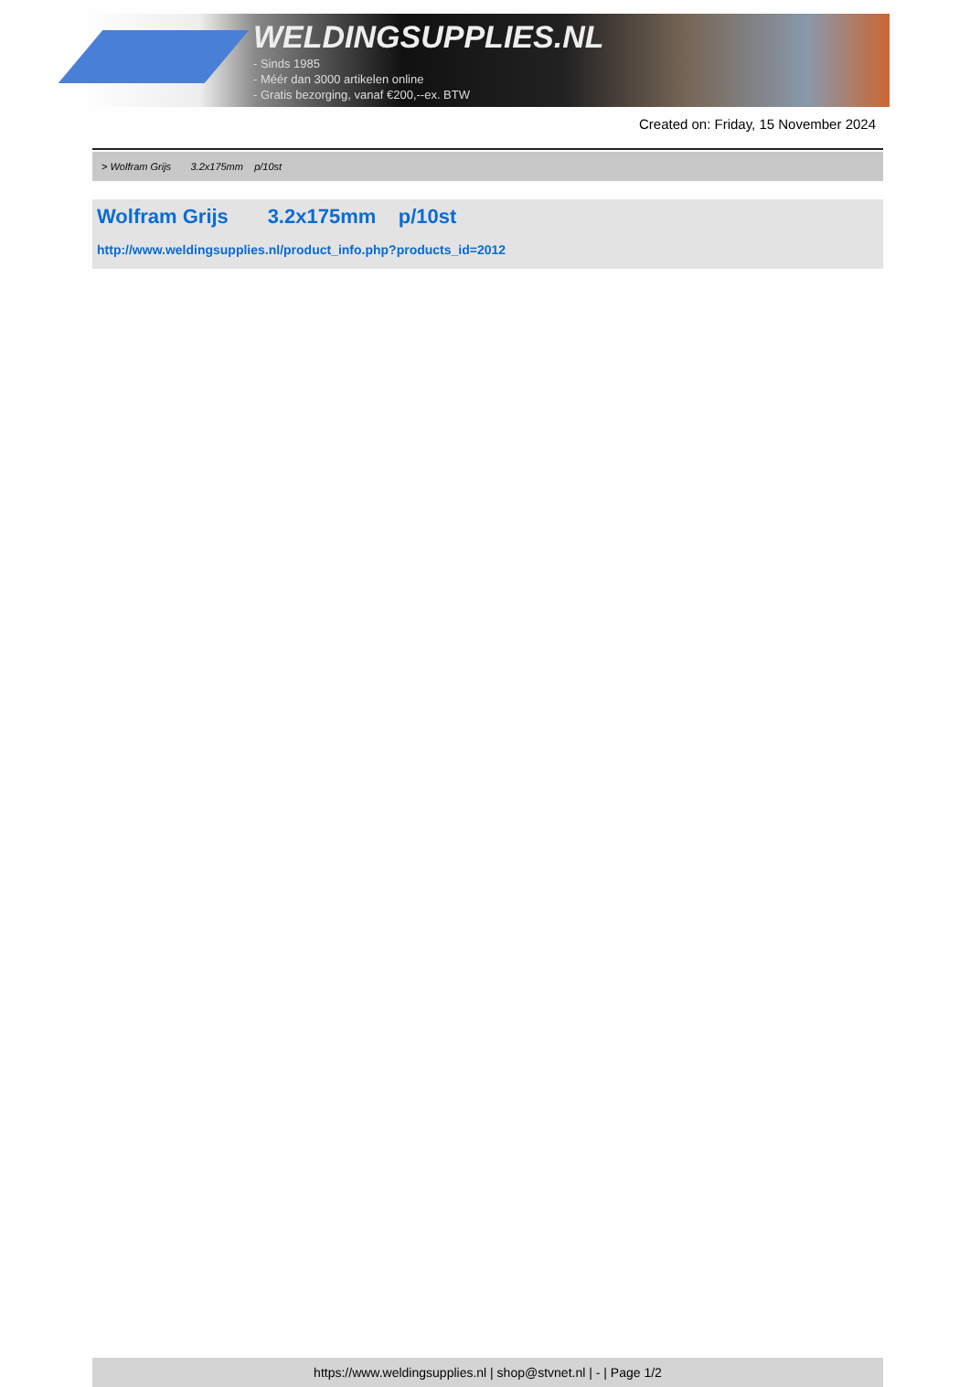WELDINGSUPPLIES.NL
- Sinds 1985
- Méér dan 3000 artikelen online
- Gratis bezorging, vanaf €200,--ex. BTW
Created on: Friday, 15 November 2024
> Wolfram Grijs 3.2x175mm p/10st
Wolfram Grijs 3.2x175mm p/10st
http://www.weldingsupplies.nl/product_info.php?products_id=2012
https://www.weldingsupplies.nl | shop@stvnet.nl | - | Page 1/2